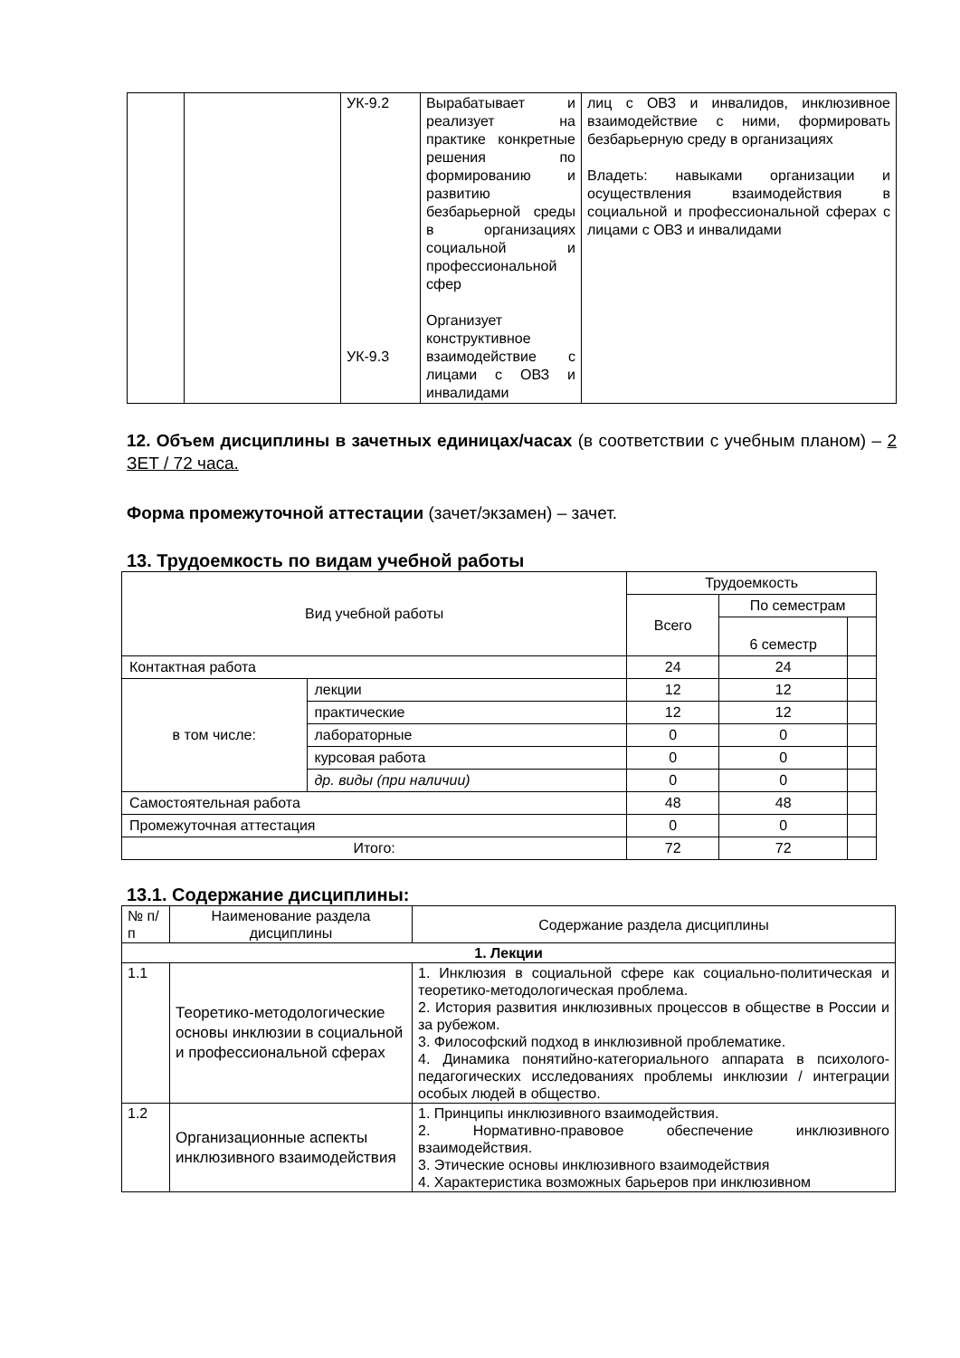| | | УК-9.2 УК-9.3 | Вырабатывает и реализует на практике конкретные решения по формированию и развитию безбарьерной среды в организациях социальной и профессиональной сфер Организует конструктивное взаимодействие с лицами с ОВЗ и инвалидами | лиц с ОВЗ и инвалидов, инклюзивное взаимодействие с ними, формировать безбарьерную среду в организациях Владеть: навыками организации и осуществления взаимодействия в социальной и профессиональной сферах с лицами с ОВЗ и инвалидами |
12. Объем дисциплины в зачетных единицах/часах (в соответствии с учебным планом) – 2 ЗЕТ / 72 часа.
Форма промежуточной аттестации (зачет/экзамен) – зачет.
13. Трудоемкость по видам учебной работы
| Вид учебной работы | | Трудоемкость | | |
| --- | --- | --- | --- | --- |
| | | Всего | По семестрам | |
| | | | 6 семестр | |
| Контактная работа | | 24 | 24 | |
| в том числе: | лекции | 12 | 12 | |
| | практические | 12 | 12 | |
| | лабораторные | 0 | 0 | |
| | курсовая работа | 0 | 0 | |
| | др. виды (при наличии) | 0 | 0 | |
| Самостоятельная работа | | 48 | 48 | |
| Промежуточная аттестация | | 0 | 0 | |
| Итого: | | 72 | 72 | |
13.1. Содержание дисциплины:
| № п/п | Наименование раздела дисциплины | Содержание раздела дисциплины |
| --- | --- | --- |
| 1. Лекции | | |
| 1.1 | Теоретико-методологические основы инклюзии в социальной и профессиональной сферах | 1. Инклюзия в социальной сфере как социально-политическая и теоретико-методологическая проблема. 2. История развития инклюзивных процессов в обществе в России и за рубежом. 3. Философский подход в инклюзивной проблематике. 4. Динамика понятийно-категориального аппарата в психолого-педагогических исследованиях проблемы инклюзии / интеграции особых людей в общество. |
| 1.2 | Организационные аспекты инклюзивного взаимодействия | 1. Принципы инклюзивного взаимодействия. 2. Нормативно-правовое обеспечение инклюзивного взаимодействия. 3. Этические основы инклюзивного взаимодействия 4. Характеристика возможных барьеров при инклюзивном |